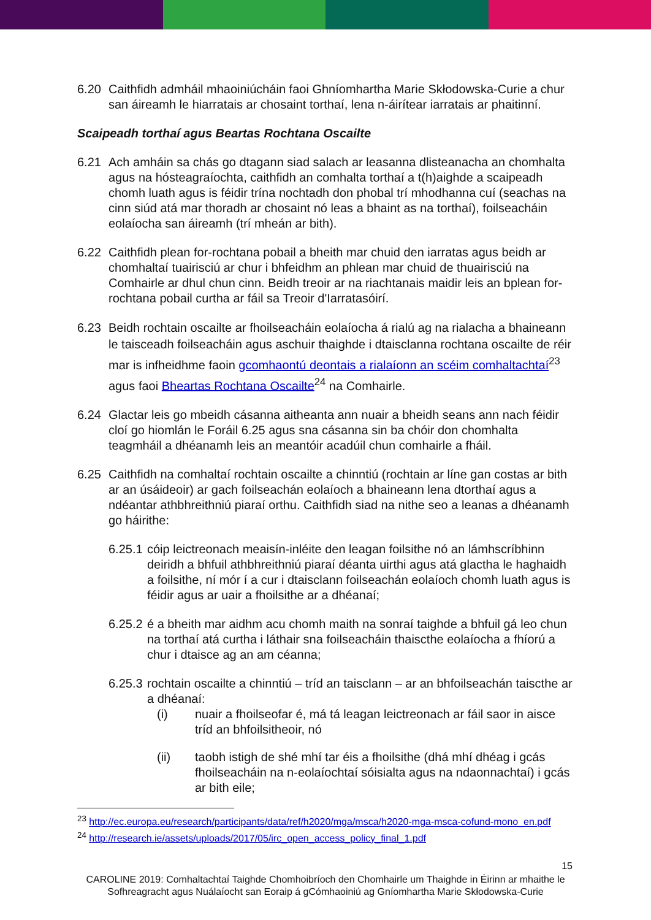6.20 Caithfidh admháil mhaoiniúcháin faoi Ghníomhartha Marie Skłodowska-Curie a chur san áireamh le hiarratais ar chosaint torthaí, lena n-áirítear iarratais ar phaitinní.
Scaipeadh torthaí agus Beartas Rochtana Oscailte
6.21 Ach amháin sa chás go dtagann siad salach ar leasanna dlisteanacha an chomhalta agus na hósteagraíochta, caithfidh an comhalta torthaí a t(h)aighde a scaipeadh chomh luath agus is féidir trína nochtadh don phobal trí mhodhanna cuí (seachas na cinn siúd atá mar thoradh ar chosaint nó leas a bhaint as na torthaí), foilseacháin eolaíocha san áireamh (trí mheán ar bith).
6.22 Caithfidh plean for-rochtana pobail a bheith mar chuid den iarratas agus beidh ar chomhaltaí tuairisciú ar chur i bhfeidhm an phlean mar chuid de thuairisciú na Comhairle ar dhul chun cinn. Beidh treoir ar na riachtanais maidir leis an bplean for-rochtana pobail curtha ar fáil sa Treoir d'Iarratasóirí.
6.23 Beidh rochtain oscailte ar fhoilseacháin eolaíocha á rialú ag na rialacha a bhaineann le taisceadh foilseacháin agus aschuir thaighde i dtaisclanna rochtana oscailte de réir mar is infheidhme faoin gcomhaontú deontais a rialaíonn an scéim comhaltachtaí<sup>23</sup> agus faoi Bheartas Rochtana Oscailte<sup>24</sup> na Comhairle.
6.24 Glactar leis go mbeidh cásanna aitheanta ann nuair a bheidh seans ann nach féidir cloí go hiomlán le Foráil 6.25 agus sna cásanna sin ba chóir don chomhalta teagmháil a dhéanamh leis an meantóir acadúil chun comhairle a fháil.
6.25 Caithfidh na comhaltaí rochtain oscailte a chinntiú (rochtain ar líne gan costas ar bith ar an úsáideoir) ar gach foilseachán eolaíoch a bhaineann lena dtorthaí agus a ndéantar athbhreithniú piaraí orthu. Caithfidh siad na nithe seo a leanas a dhéanamh go háirithe:
6.25.1
cóip leictreonach meaisín-inléite den leagan foilsithe nó an lámhscríbhinn deiridh a bhfuil athbhreithniú piaraí déanta uirthi agus atá glactha le haghaidh a foilsithe, ní mór í a cur i dtaisclann foilseachán eolaíoch chomh luath agus is féidir agus ar uair a fhoilsithe ar a dhéanaí;
6.25.2
é a bheith mar aidhm acu chomh maith na sonraí taighde a bhfuil gá leo chun na torthaí atá curtha i láthair sna foilseacháin thaiscthe eolaíocha a fhíorú a chur i dtaisce ag an am céanna;
6.25.3
rochtain oscailte a chinntiú – tríd an taisclann – ar an bhfoilseachán taiscthe ar a dhéanaí:
(i) nuair a fhoilseofar é, má tá leagan leictreonach ar fáil saor in aisce tríd an bhfoilsitheoir, nó
(ii) taobh istigh de shé mhí tar éis a fhoilsithe (dhá mhí dhéag i gcás fhoilseacháin na n-eolaíochtaí sóisialta agus na ndaonnachtaí) i gcás ar bith eile;
<sup>23</sup> http://ec.europa.eu/research/participants/data/ref/h2020/mga/msca/h2020-mga-msca-cofund-mono_en.pdf
<sup>24</sup> http://research.ie/assets/uploads/2017/05/irc_open_access_policy_final_1.pdf
15
CAROLINE 2019: Comhaltachtaí Taighde Chomhoibríoch den Chomhairle um Thaighde in Éirinn ar mhaithe le Sofhreagracht agus Nuálaíocht san Eoraip á gCómhaoiniú ag Gníomhartha Marie Skłodowska-Curie